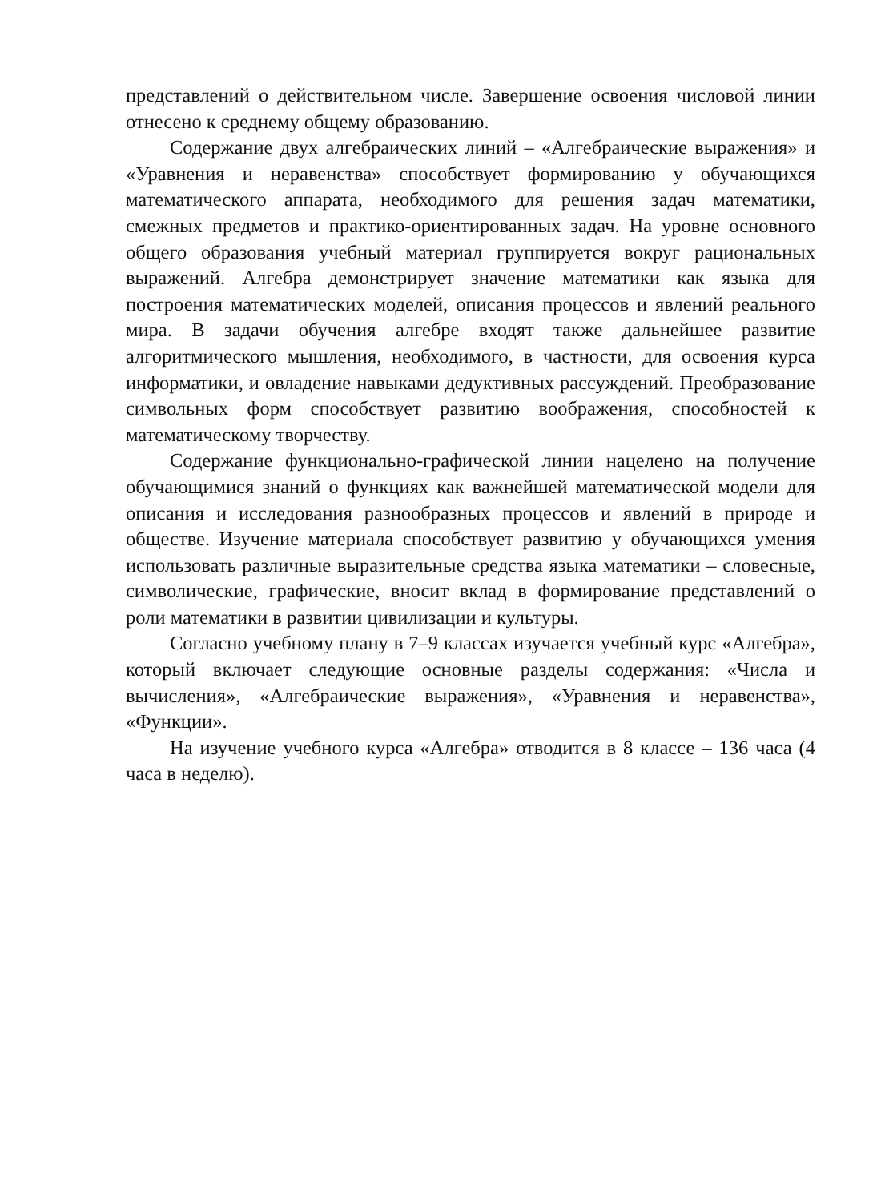представлений о действительном числе. Завершение освоения числовой линии отнесено к среднему общему образованию.
Содержание двух алгебраических линий – «Алгебраические выражения» и «Уравнения и неравенства» способствует формированию у обучающихся математического аппарата, необходимого для решения задач математики, смежных предметов и практико-ориентированных задач. На уровне основного общего образования учебный материал группируется вокруг рациональных выражений. Алгебра демонстрирует значение математики как языка для построения математических моделей, описания процессов и явлений реального мира. В задачи обучения алгебре входят также дальнейшее развитие алгоритмического мышления, необходимого, в частности, для освоения курса информатики, и овладение навыками дедуктивных рассуждений. Преобразование символьных форм способствует развитию воображения, способностей к математическому творчеству.
Содержание функционально-графической линии нацелено на получение обучающимися знаний о функциях как важнейшей математической модели для описания и исследования разнообразных процессов и явлений в природе и обществе. Изучение материала способствует развитию у обучающихся умения использовать различные выразительные средства языка математики – словесные, символические, графические, вносит вклад в формирование представлений о роли математики в развитии цивилизации и культуры.
Согласно учебному плану в 7–9 классах изучается учебный курс «Алгебра», который включает следующие основные разделы содержания: «Числа и вычисления», «Алгебраические выражения», «Уравнения и неравенства», «Функции».
На изучение учебного курса «Алгебра» отводится в 8 классе – 136 часа (4 часа в неделю).